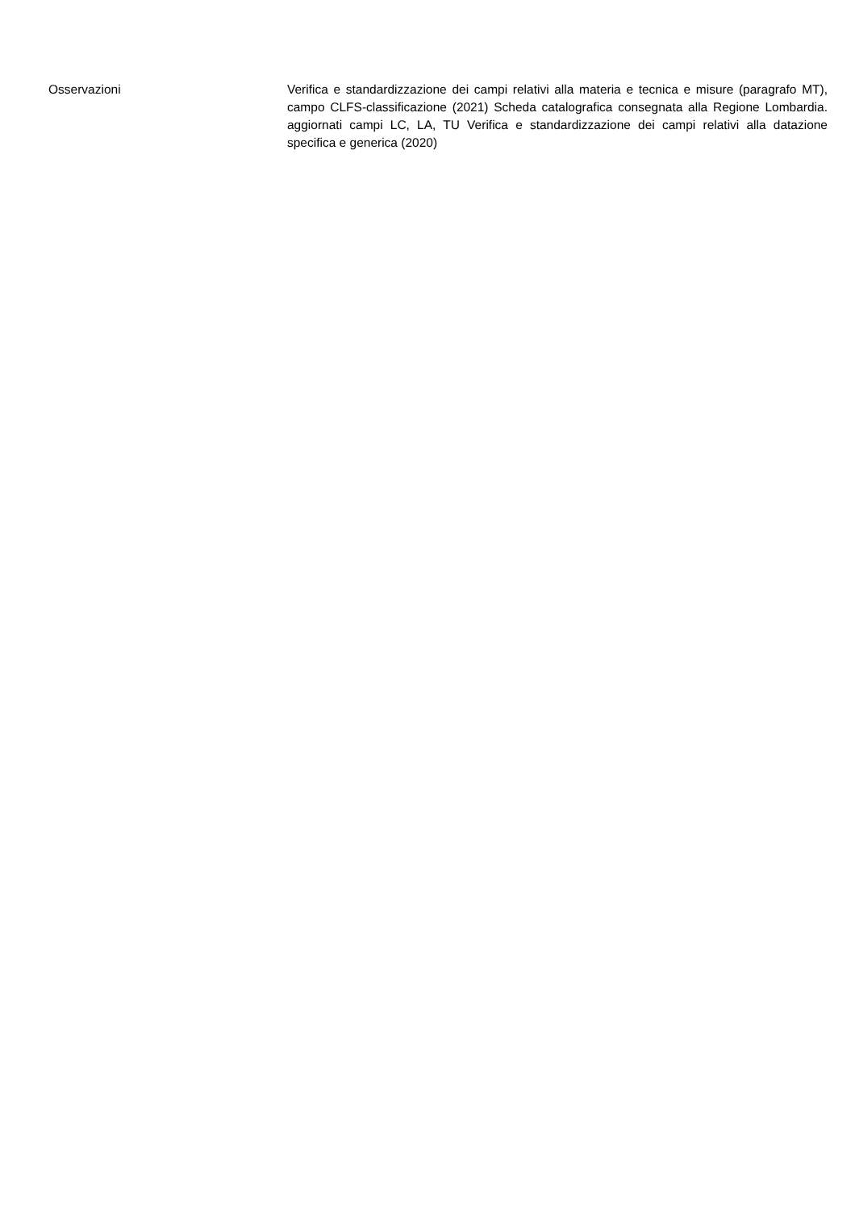Osservazioni
Verifica e standardizzazione dei campi relativi alla materia e tecnica e misure (paragrafo MT), campo CLFS-classificazione (2021) Scheda catalografica consegnata alla Regione Lombardia. aggiornati campi LC, LA, TU Verifica e standardizzazione dei campi relativi alla datazione specifica e generica (2020)